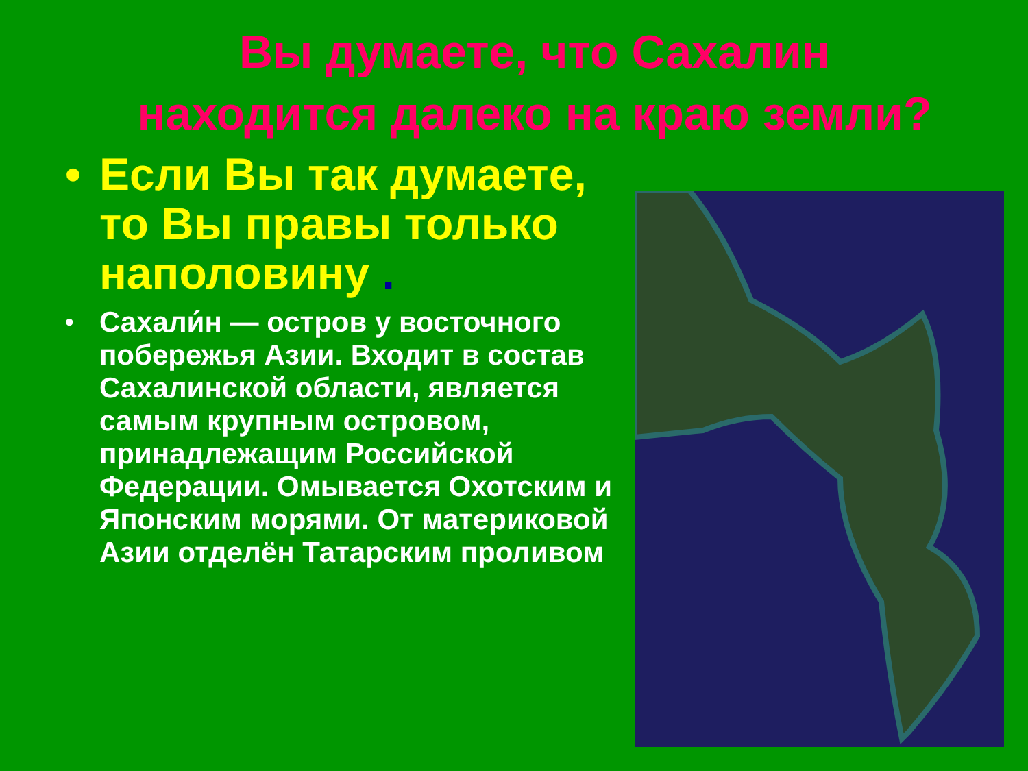Вы думаете, что Сахалин
находится далеко на краю земли?
• Если Вы так думаете, то Вы правы только наполовину .
• Сахали́н — остров у восточного побережья Азии. Входит в состав Сахалинской области, является самым крупным островом, принадлежащим Российской Федерации. Омывается Охотским и Японским морями. От материковой Азии отделён Татарским проливом